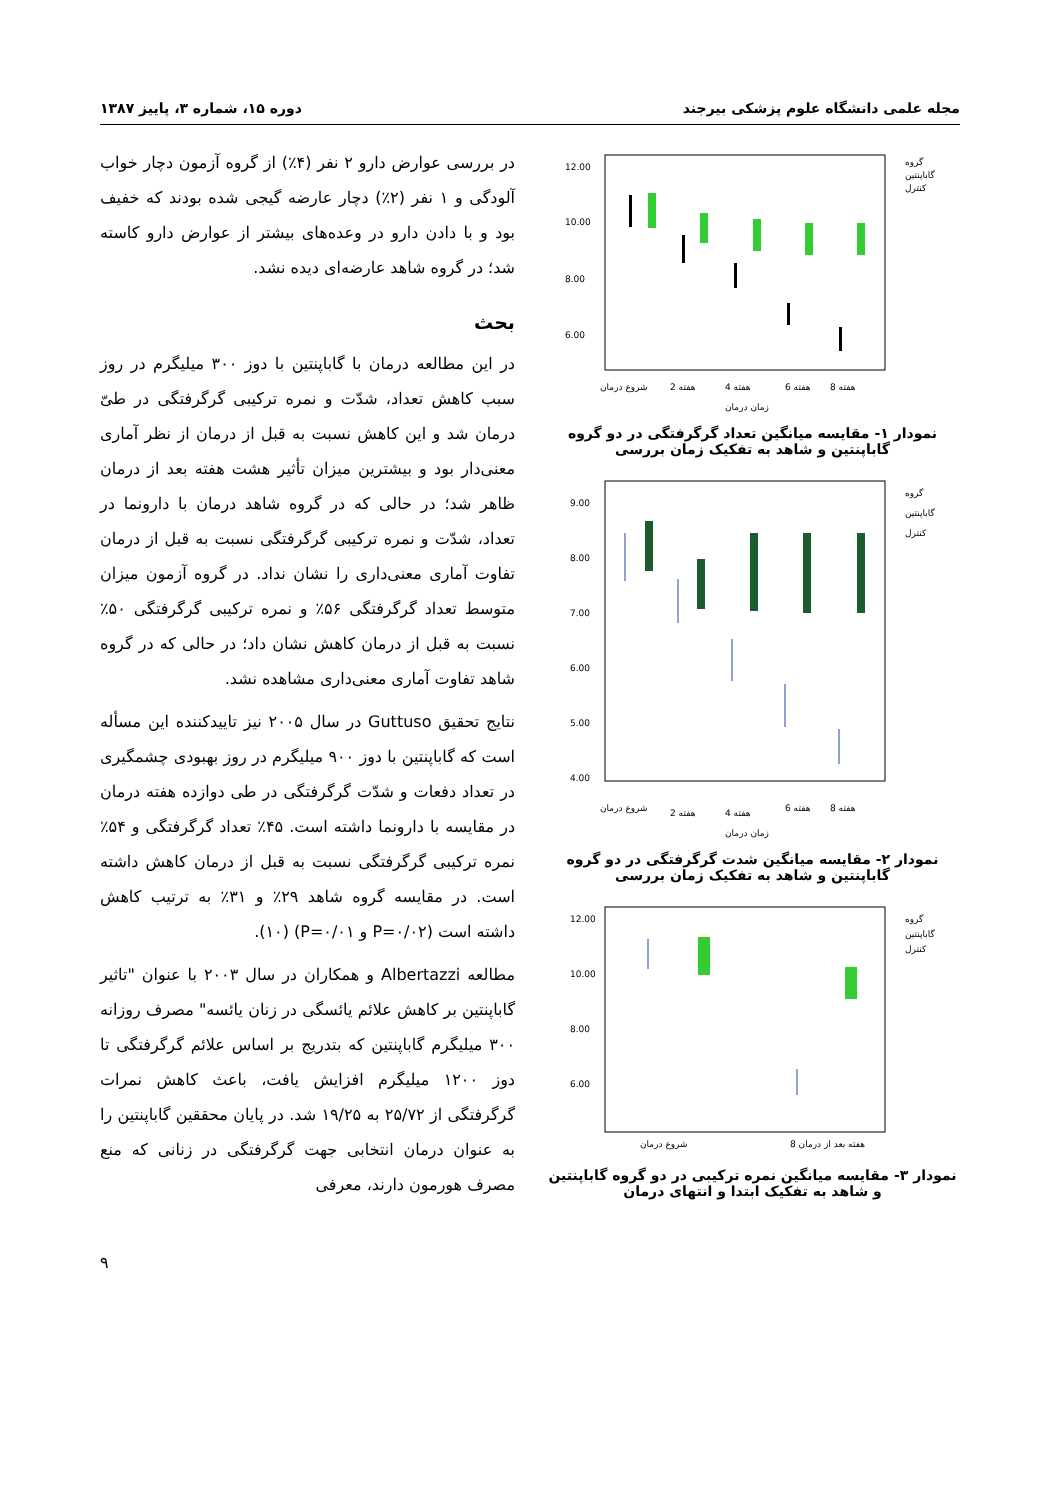مجله علمی دانشگاه علوم پزشکی بیرجند دوره ۱۵، شماره ۳، پاییز ۱۳۸۷
12.00
10.00
8.00
6.00
گروه
گاباپنتین
کنترل
شروع درمان
2 هفته
4 هفته
6 هفته
8 هفته
زمان درمان
نمودار ۱- مقایسه میانگین تعداد گرگرفتگی در دو گروه گاباپنتین و شاهد به تفکیک زمان بررسی
9.00
8.00
7.00
6.00
5.00
4.00
گروه
گاباپنتین
کنترل
شروع درمان
2 هفته
4 هفته
6 هفته
8 هفته
زمان درمان
نمودار ۲- مقایسه میانگین شدت گرگرفتگی در دو گروه گاباپنتین و شاهد به تفکیک زمان بررسی
12.00
10.00
8.00
6.00
گروه
گاباپنتین
کنترل
شروع درمان
8 هفته بعد از درمان
نمودار ۳- مقایسه میانگین نمره ترکیبی در دو گروه گاباپنتین و شاهد به تفکیک ابتدا و انتهای درمان
در بررسی عوارض دارو ۲ نفر (۴٪) از گروه آزمون دچار خواب آلودگی و ۱ نفر (۲٪) دچار عارضه گیجی شده بودند که خفیف بود و با دادن دارو در وعده‌های بیشتر از عوارض دارو کاسته شد؛ در گروه شاهد عارضه‌ای دیده نشد.
بحث
در این مطالعه درمان با گاباپنتین با دوز ۳۰۰ میلیگرم در روز سبب کاهش تعداد، شدّت و نمره ترکیبی گرگرفتگی در طیّ درمان شد و این کاهش نسبت به قبل از درمان از نظر آماری معنی‌دار بود و بیشترین میزان تأثیر هشت هفته بعد از درمان ظاهر شد؛ در حالی که در گروه شاهد درمان با دارونما در تعداد، شدّت و نمره ترکیبی گرگرفتگی نسبت به قبل از درمان تفاوت آماری معنی‌داری را نشان نداد. در گروه آزمون میزان متوسط تعداد گرگرفتگی ۵۶٪ و نمره ترکیبی گرگرفتگی ۵۰٪ نسبت به قبل از درمان کاهش نشان داد؛ در حالی که در گروه شاهد تفاوت آماری معنی‌داری مشاهده نشد.
نتایج تحقیق Guttuso در سال ۲۰۰۵ نیز تاییدکننده این مسأله است که گاباپنتین با دوز ۹۰۰ میلیگرم در روز بهبودی چشمگیری در تعداد دفعات و شدّت گرگرفتگی در طی دوازده هفته درمان در مقایسه با دارونما داشته است. ۴۵٪ تعداد گرگرفتگی و ۵۴٪ نمره ترکیبی گرگرفتگی نسبت به قبل از درمان کاهش داشته است. در مقایسه گروه شاهد ۲۹٪ و ۳۱٪ به ترتیب کاهش داشته است (P=۰/۰۲ و P=۰/۰۱) (۱۰).
مطالعه Albertazzi و همکاران در سال ۲۰۰۳ با عنوان "تاثیر گاباپنتین بر کاهش علائم یائسگی در زنان یائسه" مصرف روزانه ۳۰۰ میلیگرم گاباپنتین که بتدریج بر اساس علائم گرگرفتگی تا دوز ۱۲۰۰ میلیگرم افزایش یافت، باعث کاهش نمرات گرگرفتگی از ۲۵/۷۲ به ۱۹/۲۵ شد. در پایان محققین گاباپنتین را به عنوان درمان انتخابی جهت گرگرفتگی در زنانی که منع مصرف هورمون دارند، معرفی
۹